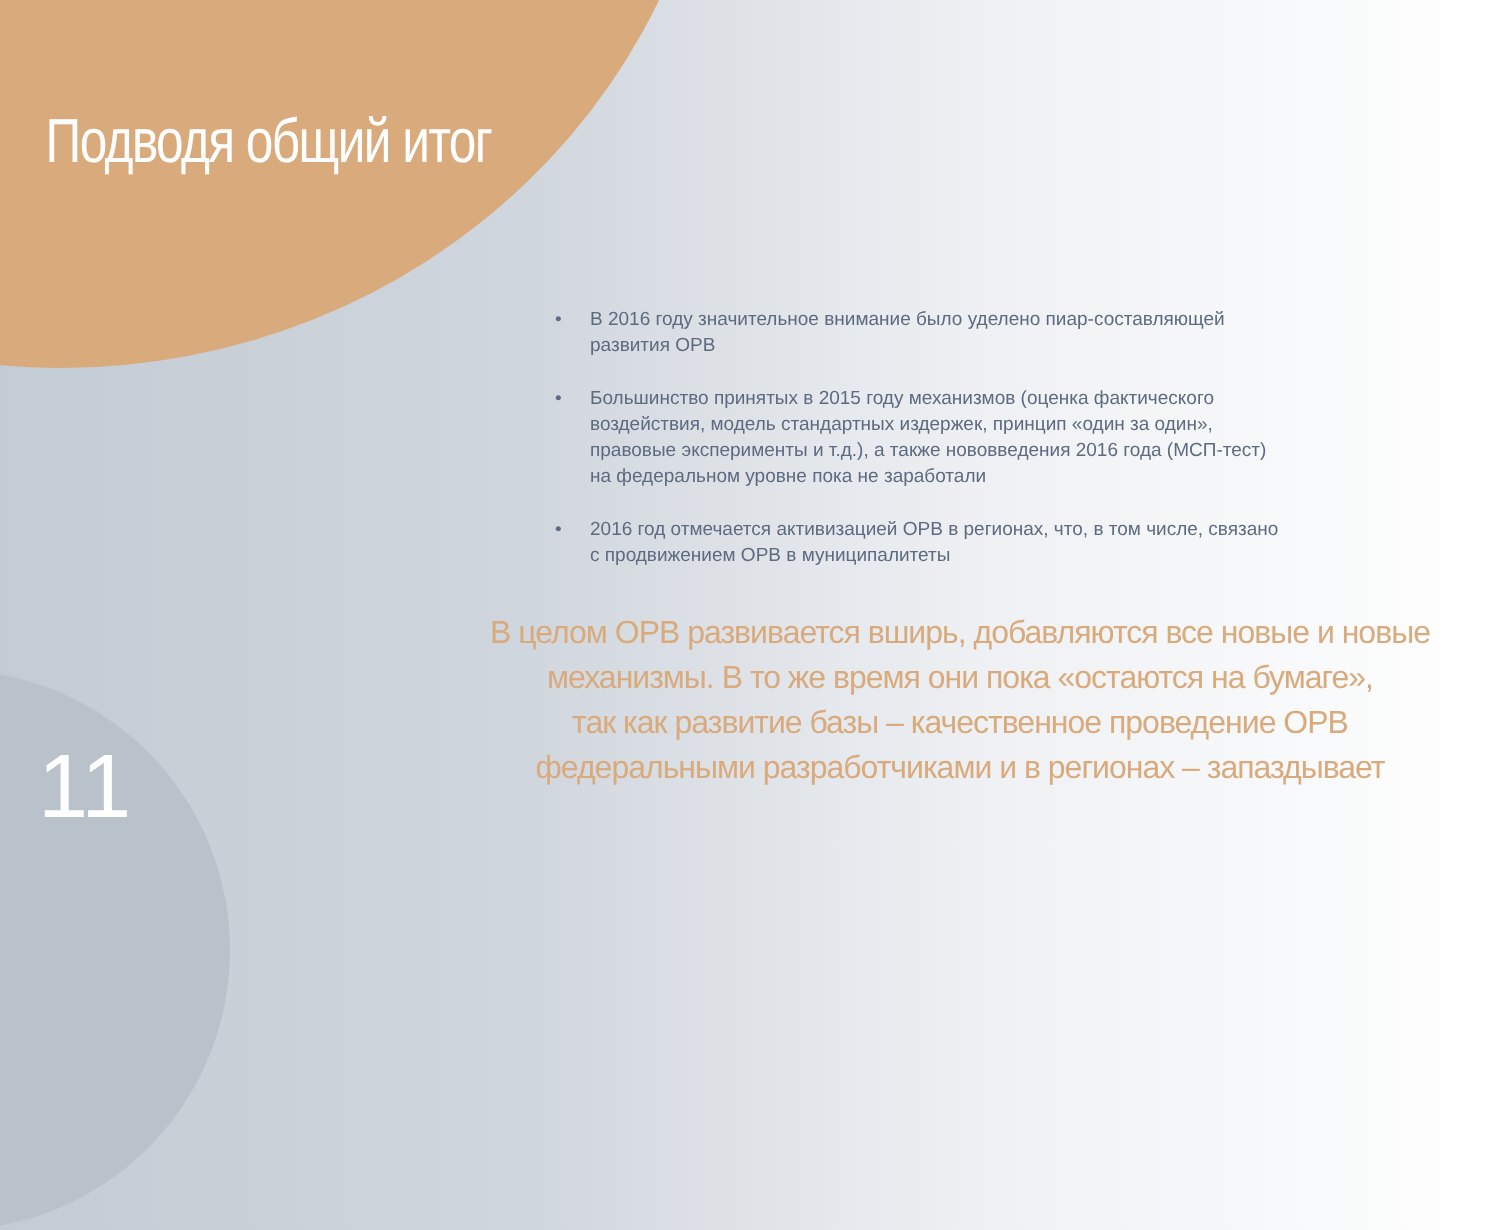Подводя общий итог
• В 2016 году значительное внимание было уделено пиар-составляющей развития ОРВ
• Большинство принятых в 2015 году механизмов (оценка фактического воздействия, модель стандартных издержек, принцип «один за один», правовые эксперименты и т.д.), а также нововведения 2016 года (МСП-тест) на федеральном уровне пока не заработали
• 2016 год отмечается активизацией ОРВ в регионах, что, в том числе, связано с продвижением ОРВ в муниципалитеты
В целом ОРВ развивается вширь, добавляются все новые и новые
механизмы. В то же время они пока «остаются на бумаге»,
так как развитие базы – качественное проведение ОРВ
федеральными разработчиками и в регионах – запаздывает
11